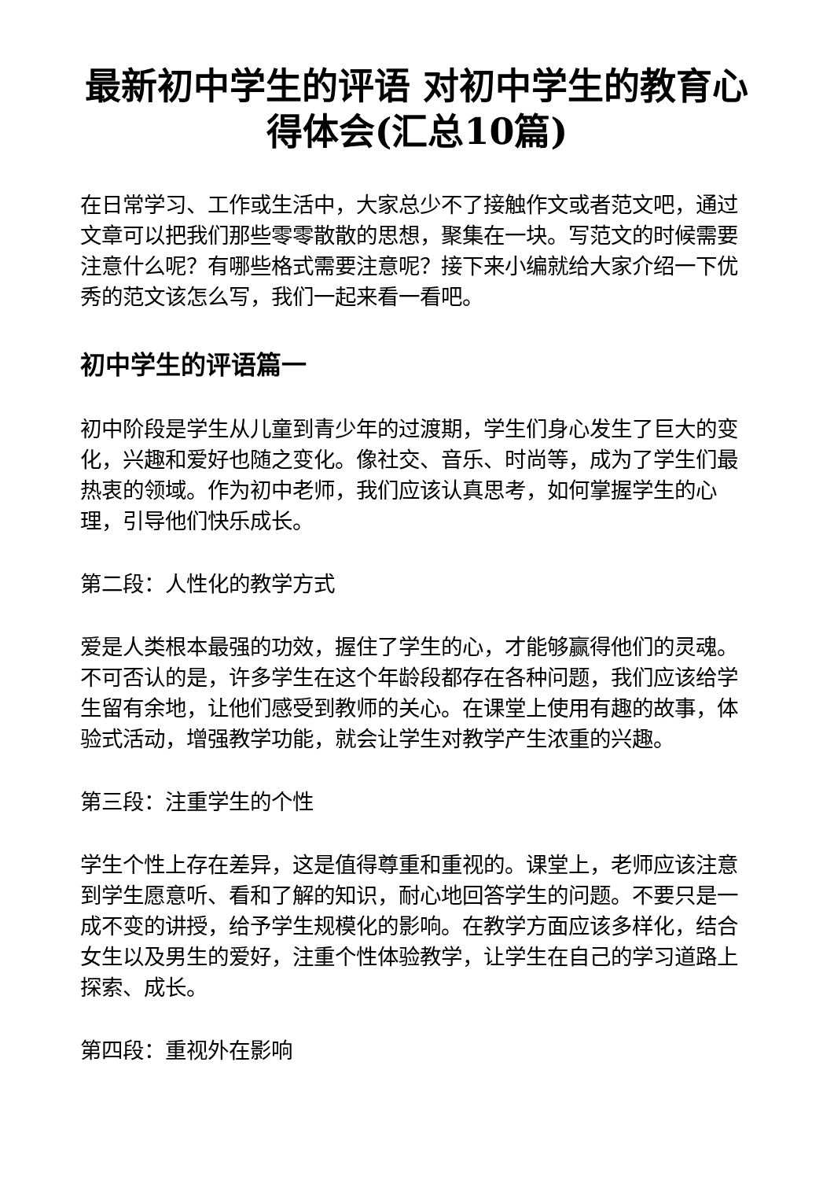最新初中学生的评语 对初中学生的教育心得体会(汇总10篇)
在日常学习、工作或生活中，大家总少不了接触作文或者范文吧，通过文章可以把我们那些零零散散的思想，聚集在一块。写范文的时候需要注意什么呢？有哪些格式需要注意呢？接下来小编就给大家介绍一下优秀的范文该怎么写，我们一起来看一看吧。
初中学生的评语篇一
初中阶段是学生从儿童到青少年的过渡期，学生们身心发生了巨大的变化，兴趣和爱好也随之变化。像社交、音乐、时尚等，成为了学生们最热衷的领域。作为初中老师，我们应该认真思考，如何掌握学生的心理，引导他们快乐成长。
第二段：人性化的教学方式
爱是人类根本最强的功效，握住了学生的心，才能够赢得他们的灵魂。不可否认的是，许多学生在这个年龄段都存在各种问题，我们应该给学生留有余地，让他们感受到教师的关心。在课堂上使用有趣的故事，体验式活动，增强教学功能，就会让学生对教学产生浓重的兴趣。
第三段：注重学生的个性
学生个性上存在差异，这是值得尊重和重视的。课堂上，老师应该注意到学生愿意听、看和了解的知识，耐心地回答学生的问题。不要只是一成不变的讲授，给予学生规模化的影响。在教学方面应该多样化，结合女生以及男生的爱好，注重个性体验教学，让学生在自己的学习道路上探索、成长。
第四段：重视外在影响